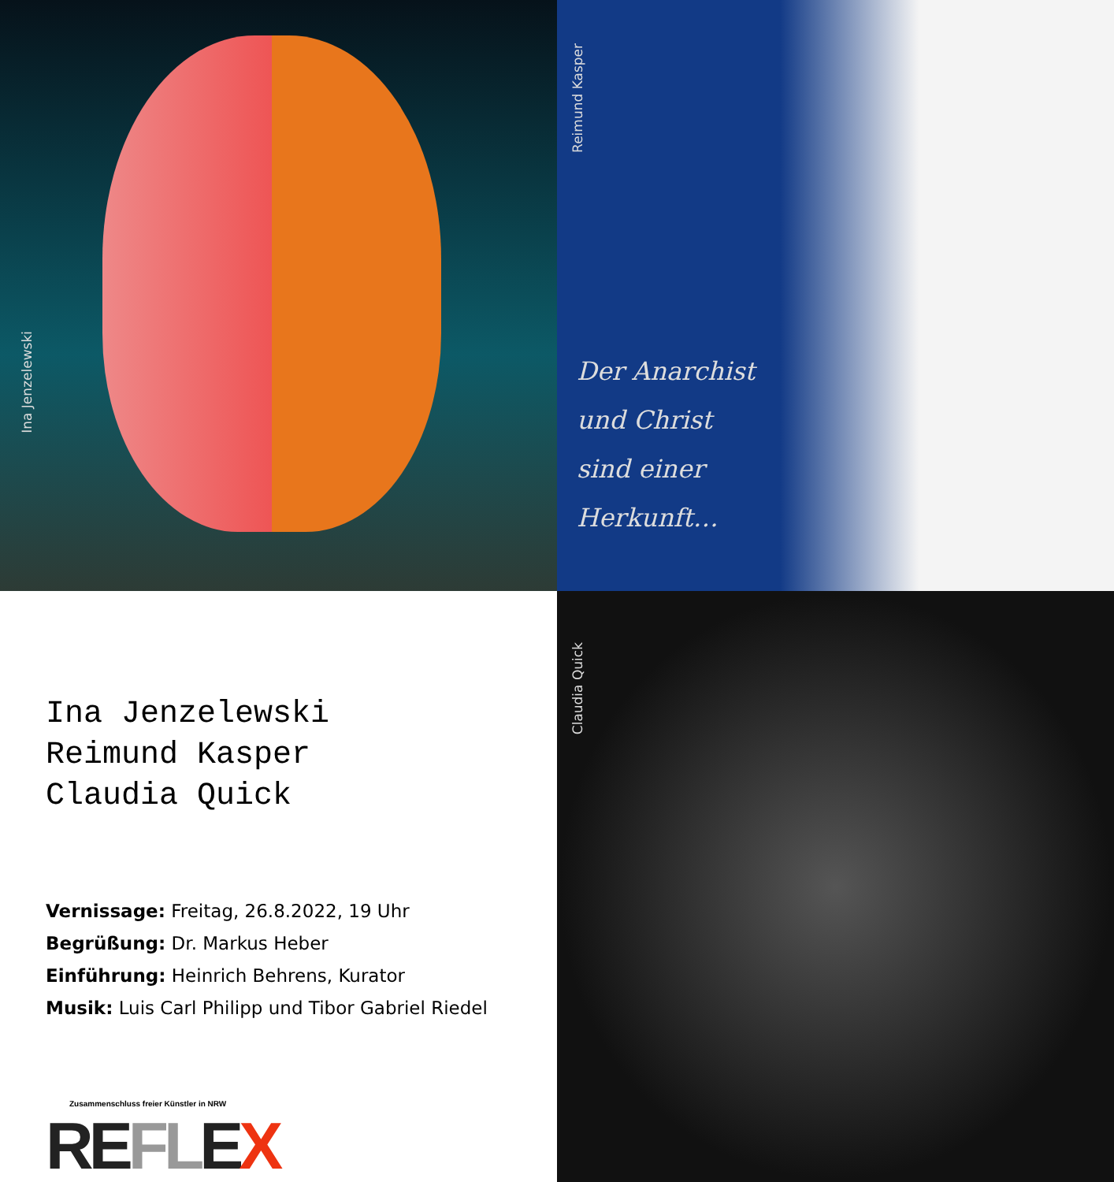Ina Jenzelewski
Reimund Kasper
Der Anarchist
und Christ
sind einer
Herkunft…
Ina Jenzelewski
Reimund Kasper
Claudia Quick
Vernissage: Freitag, 26.8.2022, 19 Uhr
Begrüßung: Dr. Markus Heber
Einführung: Heinrich Behrens, Kurator
Musik: Luis Carl Philipp und Tibor Gabriel Riedel
Zusammenschluss freier Künstler in NRW
REFLEX
Claudia Quick